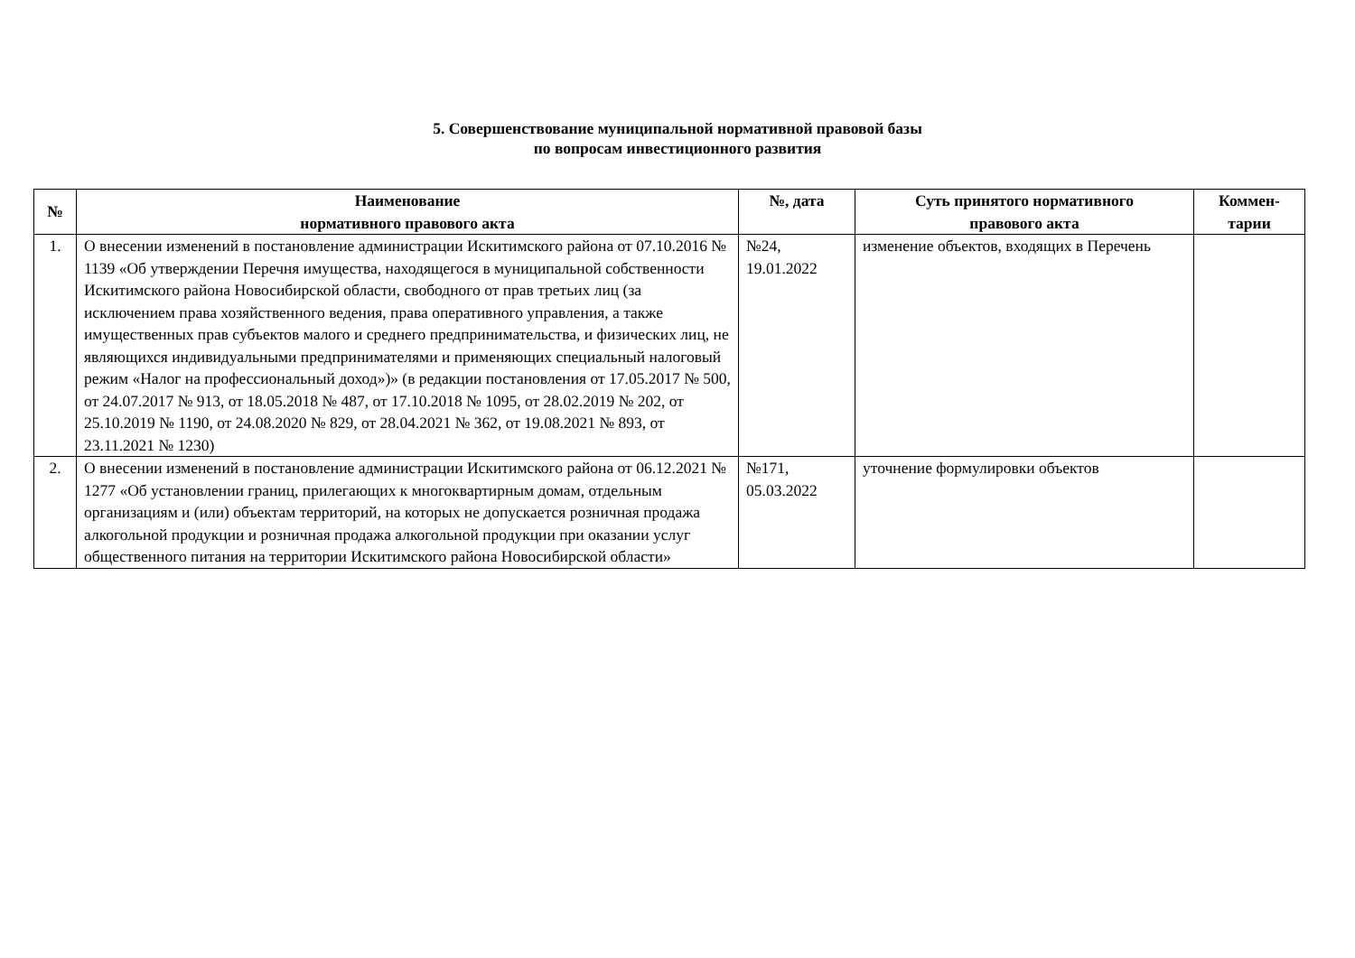5. Совершенствование муниципальной нормативной правовой базы
по вопросам инвестиционного развития
| № | Наименование нормативного правового акта | №, дата | Суть принятого нормативного правового акта | Коммен- тарии |
| --- | --- | --- | --- | --- |
| 1. | О внесении изменений в постановление администрации Искитимского района от 07.10.2016 № 1139 «Об утверждении Перечня имущества, находящегося в муниципальной собственности Искитимского района Новосибирской области, свободного от прав третьих лиц (за исключением права хозяйственного ведения, права оперативного управления, а также имущественных прав субъектов малого и среднего предпринимательства, и физических лиц, не являющихся индивидуальными предпринимателями и применяющих специальный налоговый режим «Налог на профессиональный доход»)» (в редакции постановления от 17.05.2017 № 500, от 24.07.2017 № 913, от 18.05.2018 № 487, от 17.10.2018 № 1095, от 28.02.2019 № 202, от 25.10.2019 № 1190, от 24.08.2020 № 829, от 28.04.2021 № 362, от 19.08.2021 № 893, от 23.11.2021 № 1230) | №24, 19.01.2022 | изменение объектов, входящих в Перечень | |
| 2. | О внесении изменений в постановление администрации Искитимского района от 06.12.2021 № 1277 «Об установлении границ, прилегающих к многоквартирным домам, отдельным организациям и (или) объектам территорий, на которых не допускается розничная продажа алкогольной продукции и розничная продажа алкогольной продукции при оказании услуг общественного питания на территории Искитимского района Новосибирской области» | №171, 05.03.2022 | уточнение формулировки объектов | |